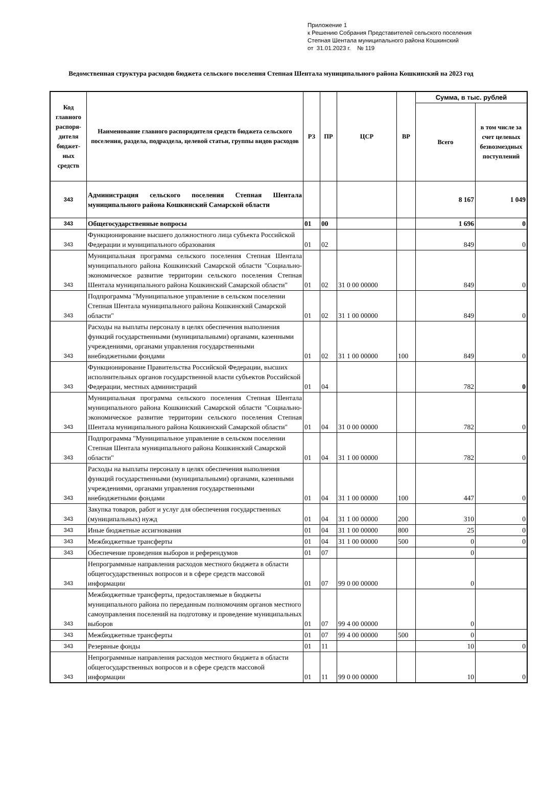Приложение 1
к Решению Собрания Представителей сельского поселения
Степная Шентала муниципального района Кошкинский
от 31.01.2023 г. № 119
Ведомственная структура расходов бюджета сельского поселения Степная Шентала муниципального района Кошкинский на 2023 год
| Код главного распоря-дителя бюджет-ных средств | Наименование главного распорядителя средств бюджета сельского поселения, раздела, подраздела, целевой статьи, группы видов расходов | РЗ | ПР | ЦСР | ВР | Сумма, в тыс. рублей | |
| --- | --- | --- | --- | --- | --- | --- | --- |
| | | | | | | Всего | в том числе за счет целевых безвозмездных поступлений |
| 343 | Администрация сельского поселения Степная Шентала муниципального района Кошкинский Самарской области | | | | | 8 167 | 1 049 |
| 343 | Общегосударственные вопросы | 01 | 00 | | | 1 696 | 0 |
| 343 | Функционирование высшего должностного лица субъекта Российской Федерации и муниципального образования | 01 | 02 | | | 849 | 0 |
| 343 | Муниципальная программа сельского поселения Степная Шентала муниципального района Кошкинский Самарской области "Социально-экономическое развитие территории сельского поселения Степная Шентала муниципального района Кошкинский Самарской области" | 01 | 02 | 31 0 00 00000 | | 849 | 0 |
| 343 | Подпрограмма "Муниципальное управление в сельском поселении Степная Шентала муниципального района Кошкинский Самарской области" | 01 | 02 | 31 1 00 00000 | | 849 | 0 |
| 343 | Расходы на выплаты персоналу в целях обеспечения выполнения функций государственными (муниципальными) органами, казенными учреждениями, органами управления государственными внебюджетными фондами | 01 | 02 | 31 1 00 00000 | 100 | 849 | 0 |
| 343 | Функционирование Правительства Российской Федерации, высших исполнительных органов государственной власти субъектов Российской Федерации, местных администраций | 01 | 04 | | | 782 | 0 |
| 343 | Муниципальная программа сельского поселения Степная Шентала муниципального района Кошкинский Самарской области "Социально-экономическое развитие территории сельского поселения Степная Шентала муниципального района Кошкинский Самарской области" | 01 | 04 | 31 0 00 00000 | | 782 | 0 |
| 343 | Подпрограмма "Муниципальное управление в сельском поселении Степная Шентала муниципального района Кошкинский Самарской области" | 01 | 04 | 31 1 00 00000 | | 782 | 0 |
| 343 | Расходы на выплаты персоналу в целях обеспечения выполнения функций государственными (муниципальными) органами, казенными учреждениями, органами управления государственными внебюджетными фондами | 01 | 04 | 31 1 00 00000 | 100 | 447 | 0 |
| 343 | Закупка товаров, работ и услуг для обеспечения государственных (муниципальных) нужд | 01 | 04 | 31 1 00 00000 | 200 | 310 | 0 |
| 343 | Иные бюджетные ассигнования | 01 | 04 | 31 1 00 00000 | 800 | 25 | 0 |
| 343 | Межбюджетные трансферты | 01 | 04 | 31 1 00 00000 | 500 | 0 | 0 |
| 343 | Обеспечение проведения выборов и референдумов | 01 | 07 | | | 0 | |
| 343 | Непрограммные направления расходов местного бюджета в области общегосударственных вопросов и в сфере средств массовой информации | 01 | 07 | 99 0 00 00000 | | 0 | |
| 343 | Межбюджетные трансферты, предоставляемые в бюджеты муниципального района по переданным полномочиям органов местного самоуправления поселений на подготовку и проведение муниципальных выборов | 01 | 07 | 99 4 00 00000 | | 0 | |
| 343 | Межбюджетные трансферты | 01 | 07 | 99 4 00 00000 | 500 | 0 | |
| 343 | Резервные фонды | 01 | 11 | | | 10 | 0 |
| 343 | Непрограммные направления расходов местного бюджета в области общегосударственных вопросов и в сфере средств массовой информации | 01 | 11 | 99 0 00 00000 | | 10 | 0 |